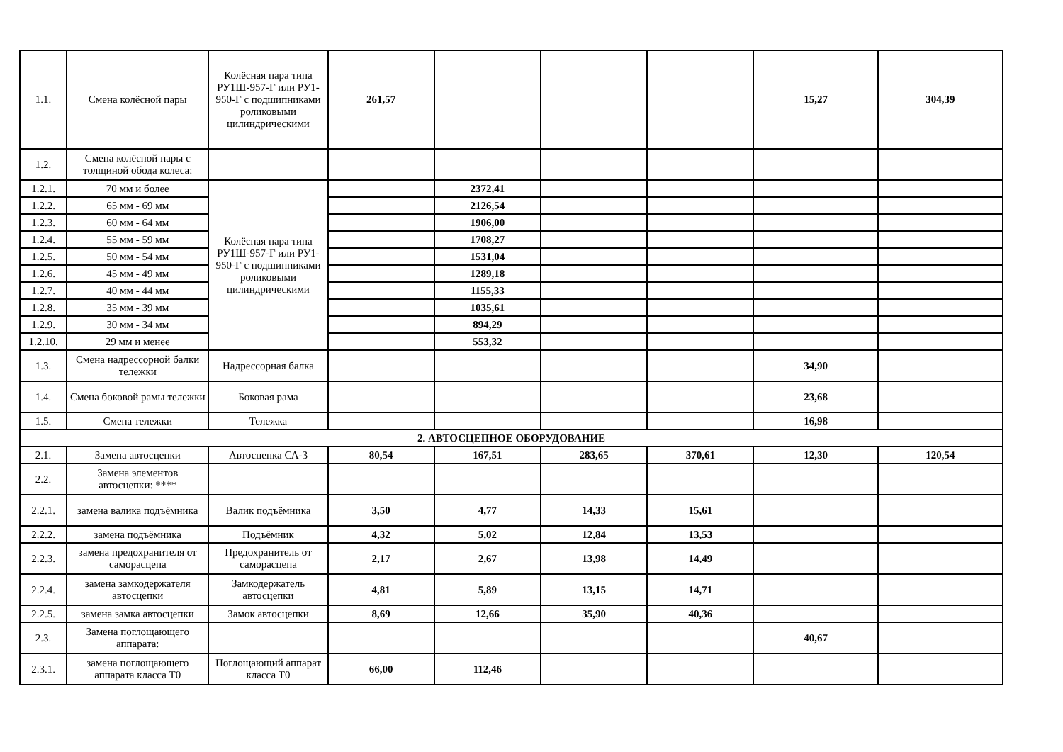| 1.1. | Смена колёсной пары | Колёсная пара типа РУ1Ш-957-Г или РУ1-950-Г с подшипниками роликовыми цилиндрическими | 261,57 | | | | 15,27 | 304,39 |
| 1.2. | Смена колёсной пары с толщиной обода колеса: | | | | | | | |
| 1.2.1. | 70 мм и более | Колёсная пара типа РУ1Ш-957-Г или РУ1-950-Г с подшипниками роликовыми цилиндрическими | | 2372,41 | | | | |
| 1.2.2. | 65 мм - 69 мм | | | 2126,54 | | | | |
| 1.2.3. | 60 мм - 64 мм | | | 1906,00 | | | | |
| 1.2.4. | 55 мм - 59 мм | | | 1708,27 | | | | |
| 1.2.5. | 50 мм - 54 мм | | | 1531,04 | | | | |
| 1.2.6. | 45 мм - 49 мм | | | 1289,18 | | | | |
| 1.2.7. | 40 мм - 44 мм | | | 1155,33 | | | | |
| 1.2.8. | 35 мм - 39 мм | | | 1035,61 | | | | |
| 1.2.9. | 30 мм - 34 мм | | | 894,29 | | | | |
| 1.2.10. | 29 мм и менее | | | 553,32 | | | | |
| 1.3. | Смена надрессорной балки тележки | Надрессорная балка | | | | | 34,90 | |
| 1.4. | Смена боковой рамы тележки | Боковая рама | | | | | 23,68 | |
| 1.5. | Смена тележки | Тележка | | | | | 16,98 | |
| 2. АВТОСЦЕПНОЕ ОБОРУДОВАНИЕ | | | | | | | | |
| 2.1. | Замена автосцепки | Автосцепка СА-3 | 80,54 | 167,51 | 283,65 | 370,61 | 12,30 | 120,54 |
| 2.2. | Замена элементов автосцепки: **** | | | | | | | |
| 2.2.1. | замена валика подъёмника | Валик подъёмника | 3,50 | 4,77 | 14,33 | 15,61 | | |
| 2.2.2. | замена подъёмника | Подъёмник | 4,32 | 5,02 | 12,84 | 13,53 | | |
| 2.2.3. | замена предохранителя от саморасцепа | Предохранитель от саморасцепа | 2,17 | 2,67 | 13,98 | 14,49 | | |
| 2.2.4. | замена замкодержателя автосцепки | Замкодержатель автосцепки | 4,81 | 5,89 | 13,15 | 14,71 | | |
| 2.2.5. | замена замка автосцепки | Замок автосцепки | 8,69 | 12,66 | 35,90 | 40,36 | | |
| 2.3. | Замена поглощающего аппарата: | | | | | | 40,67 | |
| 2.3.1. | замена поглощающего аппарата класса Т0 | Поглощающий аппарат класса Т0 | 66,00 | 112,46 | | | | |